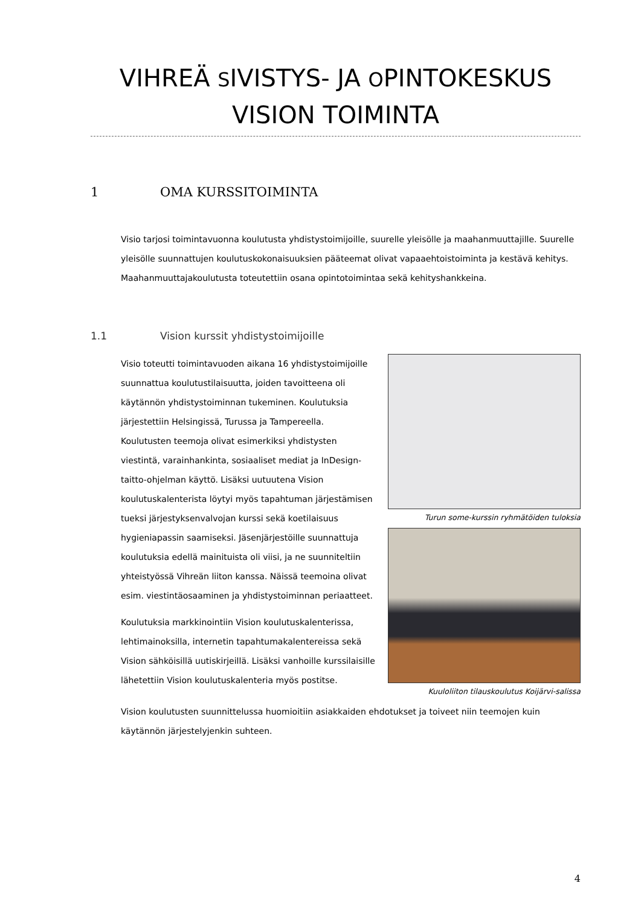VIHREÄ SIVISTYS- JA OPINTOKESKUS
VISION TOIMINTA
1 OMA KURSSITOIMINTA
Visio tarjosi toimintavuonna koulutusta yhdistystoimijoille, suurelle yleisölle ja maahanmuuttajille. Suurelle yleisölle suunnattujen koulutuskokonaisuuksien pääteemat olivat vapaaehtoistoiminta ja kestävä kehitys. Maahanmuuttajakoulutusta toteutettiin osana opintotoimintaa sekä kehityshankkeina.
1.1 Vision kurssit yhdistystoimijoille
Visio toteutti toimintavuoden aikana 16 yhdistystoimijoille suunnattua koulutustilaisuutta, joiden tavoitteena oli käytännön yhdistystoiminnan tukeminen. Koulutuksia järjestettiin Helsingissä, Turussa ja Tampereella. Koulutusten teemoja olivat esimerkiksi yhdistysten viestintä, varainhankinta, sosiaaliset mediat ja InDesign-taitto-ohjelman käyttö. Lisäksi uutuutena Vision koulutuskalenterista löytyi myös tapahtuman järjestämisen tueksi järjestyksenvalvojan kurssi sekä koetilaisuus hygieniapassin saamiseksi. Jäsenjärjestöille suunnattuja koulutuksia edellä mainituista oli viisi, ja ne suunniteltiin yhteistyössä Vihreän liiton kanssa. Näissä teemoina olivat esim. viestintäosaaminen ja yhdistystoiminnan periaatteet.
Koulutuksia markkinointiin Vision koulutuskalenterissa, lehtimainoksilla, internetin tapahtumakalentereissa sekä Vision sähköisillä uutiskirjeillä. Lisäksi vanhoille kurssilaisille lähetettiin Vision koulutuskalenteria myös postitse.
Turun some-kurssin ryhmätöiden tuloksia
Kuuloliiton tilauskoulutus Koijärvi-salissa
Vision koulutusten suunnittelussa huomioitiin asiakkaiden ehdotukset ja toiveet niin teemojen kuin käytännön järjestelyjenkin suhteen.
4